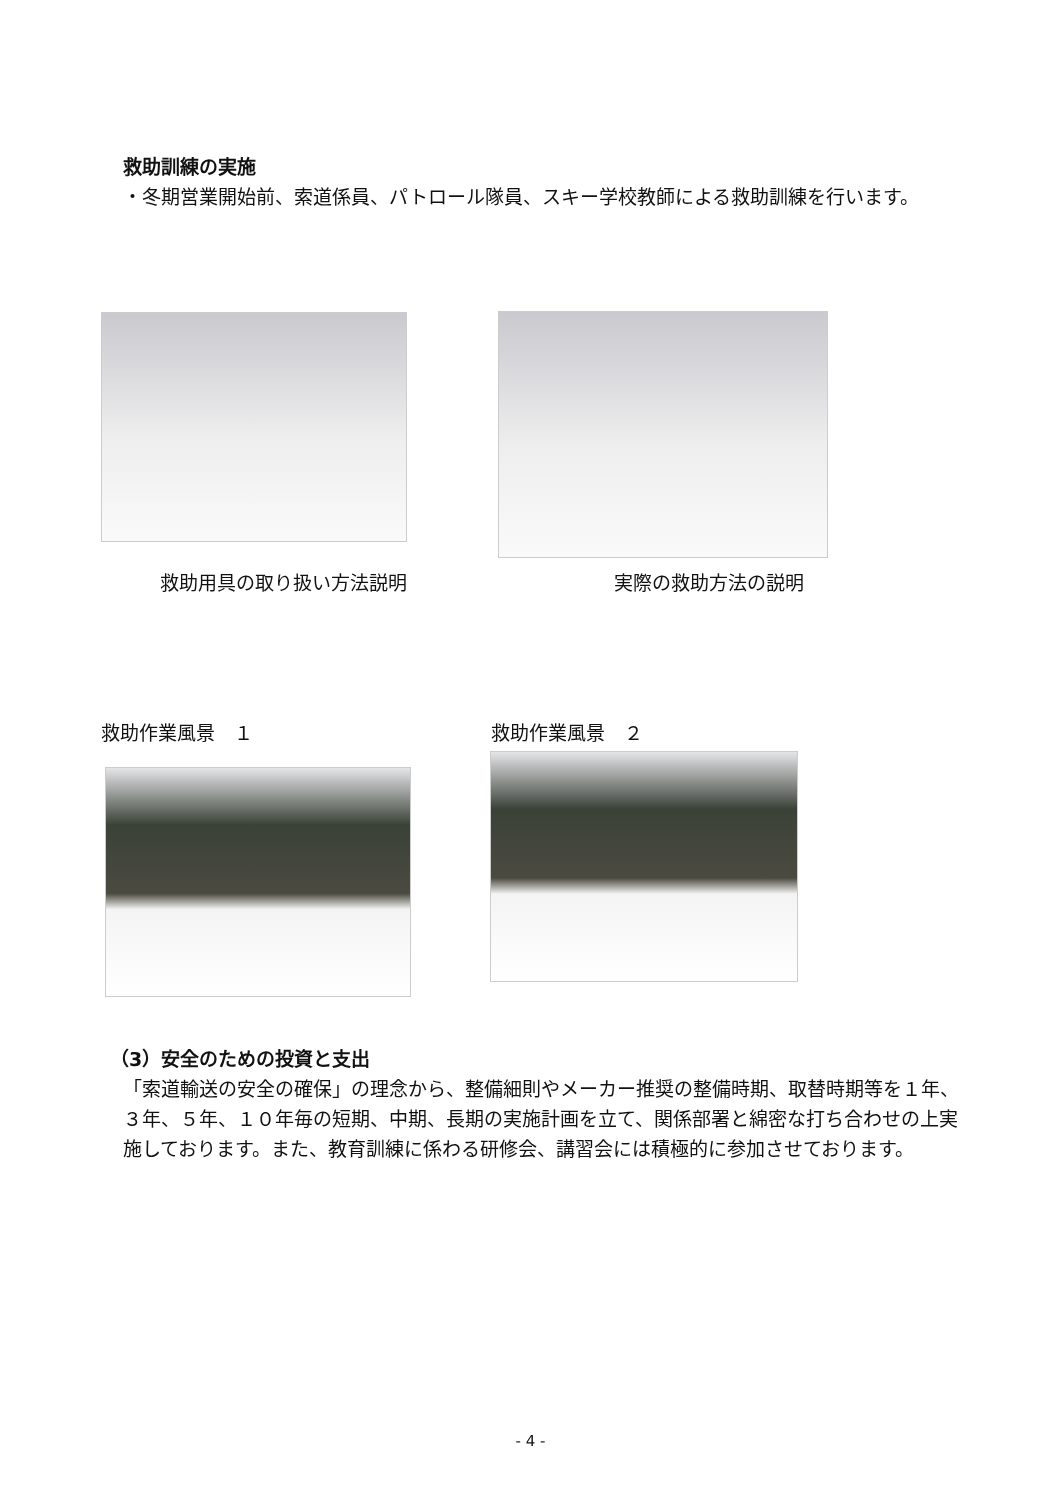救助訓練の実施
・冬期営業開始前、索道係員、パトロール隊員、スキー学校教師による救助訓練を行います。
救助用具の取り扱い方法説明 実際の救助方法の説明
救助作業風景　１ 救助作業風景　２
（3）安全のための投資と支出
「索道輸送の安全の確保」の理念から、整備細則やメーカー推奨の整備時期、取替時期等を１年、３年、５年、１０年毎の短期、中期、長期の実施計画を立て、関係部署と綿密な打ち合わせの上実施しております。また、教育訓練に係わる研修会、講習会には積極的に参加させております。
- 4 -